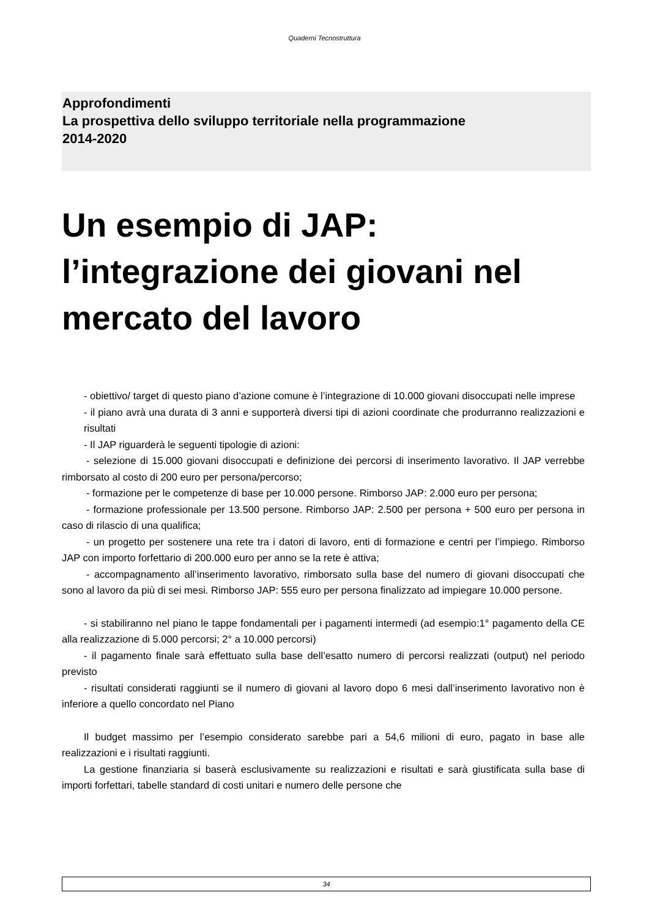Quaderni Tecnostruttura
Approfondimenti
La prospettiva dello sviluppo territoriale nella programmazione
2014-2020
Un esempio di JAP: l’integrazione dei giovani nel mercato del lavoro
- obiettivo/ target di questo piano d’azione comune è l’integrazione di 10.000 giovani disoccupati nelle imprese
- il piano avrà una durata di 3 anni e supporterà diversi tipi di azioni coordinate che produrranno realizzazioni e risultati
- Il JAP riguarderà le seguenti tipologie di azioni:
- selezione di 15.000 giovani disoccupati e definizione dei percorsi di inserimento lavorativo. Il JAP verrebbe rimborsato al costo di 200 euro per persona/percorso;
- formazione per le competenze di base per 10.000 persone. Rimborso JAP: 2.000 euro per persona;
- formazione professionale per 13.500 persone. Rimborso JAP: 2.500 per persona + 500 euro per persona in caso di rilascio di una qualifica;
- un progetto per sostenere una rete tra i datori di lavoro, enti di formazione e centri per l’impiego. Rimborso JAP con importo forfettario di 200.000 euro per anno se la rete è attiva;
- accompagnamento all’inserimento lavorativo, rimborsato sulla base del numero di giovani disoccupati che sono al lavoro da più di sei mesi. Rimborso JAP: 555 euro per persona finalizzato ad impiegare 10.000 persone.
- si stabiliranno nel piano le tappe fondamentali per i pagamenti intermedi (ad esempio:1° pagamento della CE alla realizzazione di 5.000 percorsi; 2° a 10.000 percorsi)
- il pagamento finale sarà effettuato sulla base dell’esatto numero di percorsi realizzati (output) nel periodo previsto
- risultati considerati raggiunti se il numero di giovani al lavoro dopo 6 mesi dall’inserimento lavorativo non è inferiore a quello concordato nel Piano
Il budget massimo per l’esempio considerato sarebbe pari a 54,6 milioni di euro, pagato in base alle realizzazioni e i risultati raggiunti.
La gestione finanziaria si baserà esclusivamente su realizzazioni e risultati e sarà giustificata sulla base di importi forfettari, tabelle standard di costi unitari e numero delle persone che
34